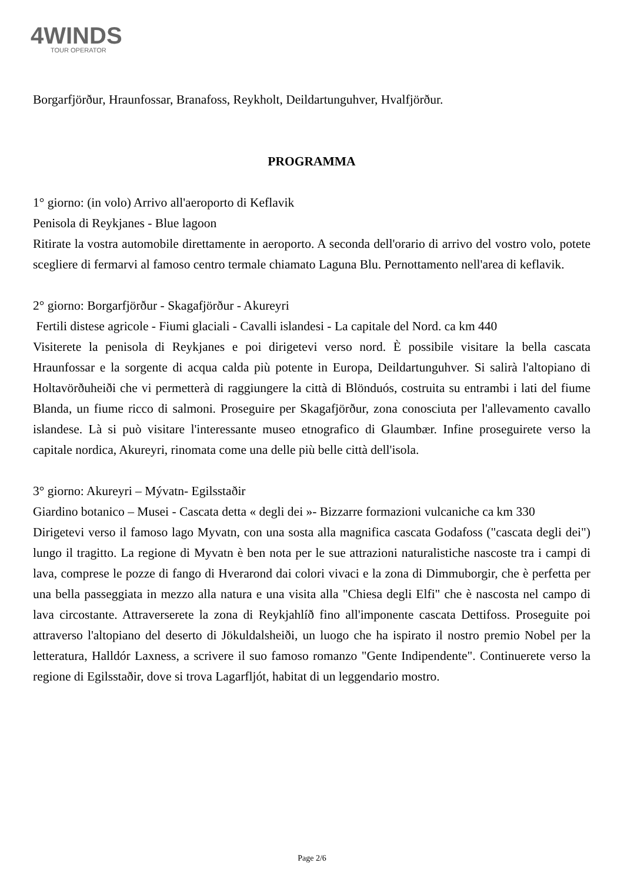4WINDS
TOUR OPERATOR
Borgarfjörður, Hraunfossar, Branafoss, Reykholt, Deildartunguhver, Hvalfjörður.
PROGRAMMA
1° giorno: (in volo) Arrivo all'aeroporto di Keflavik
Penisola di Reykjanes - Blue lagoon
Ritirate la vostra automobile direttamente in aeroporto. A seconda dell'orario di arrivo del vostro volo, potete scegliere di fermarvi al famoso centro termale chiamato Laguna Blu. Pernottamento nell'area di keflavik.
2° giorno: Borgarfjörður - Skagafjörður - Akureyri
Fertili distese agricole - Fiumi glaciali - Cavalli islandesi - La capitale del Nord. ca km 440
Visiterete la penisola di Reykjanes e poi dirigetevi verso nord. È possibile visitare la bella cascata Hraunfossar e la sorgente di acqua calda più potente in Europa, Deildartunguhver. Si salirà l'altopiano di Holtavörðuheiði che vi permetterà di raggiungere la città di Blönduós, costruita su entrambi i lati del fiume Blanda, un fiume ricco di salmoni. Proseguire per Skagafjörður, zona conosciuta per l'allevamento cavallo islandese. Là si può visitare l'interessante museo etnografico di Glaumbær. Infine proseguirete verso la capitale nordica, Akureyri, rinomata come una delle più belle città dell'isola.
3° giorno: Akureyri – Mývatn- Egilsstaðir
Giardino botanico – Musei - Cascata detta « degli dei »- Bizzarre formazioni vulcaniche ca km 330
Dirigetevi verso il famoso lago Myvatn, con una sosta alla magnifica cascata Godafoss ("cascata degli dei") lungo il tragitto. La regione di Myvatn è ben nota per le sue attrazioni naturalistiche nascoste tra i campi di lava, comprese le pozze di fango di Hverarond dai colori vivaci e la zona di Dimmuborgir, che è perfetta per una bella passeggiata in mezzo alla natura e una visita alla "Chiesa degli Elfi" che è nascosta nel campo di lava circostante. Attraverserete la zona di Reykjahlíð fino all'imponente cascata Dettifoss. Proseguite poi attraverso l'altopiano del deserto di Jökuldalsheiði, un luogo che ha ispirato il nostro premio Nobel per la letteratura, Halldór Laxness, a scrivere il suo famoso romanzo "Gente Indipendente". Continuerete verso la regione di Egilsstaðir, dove si trova Lagarfljót, habitat di un leggendario mostro.
Page 2/6